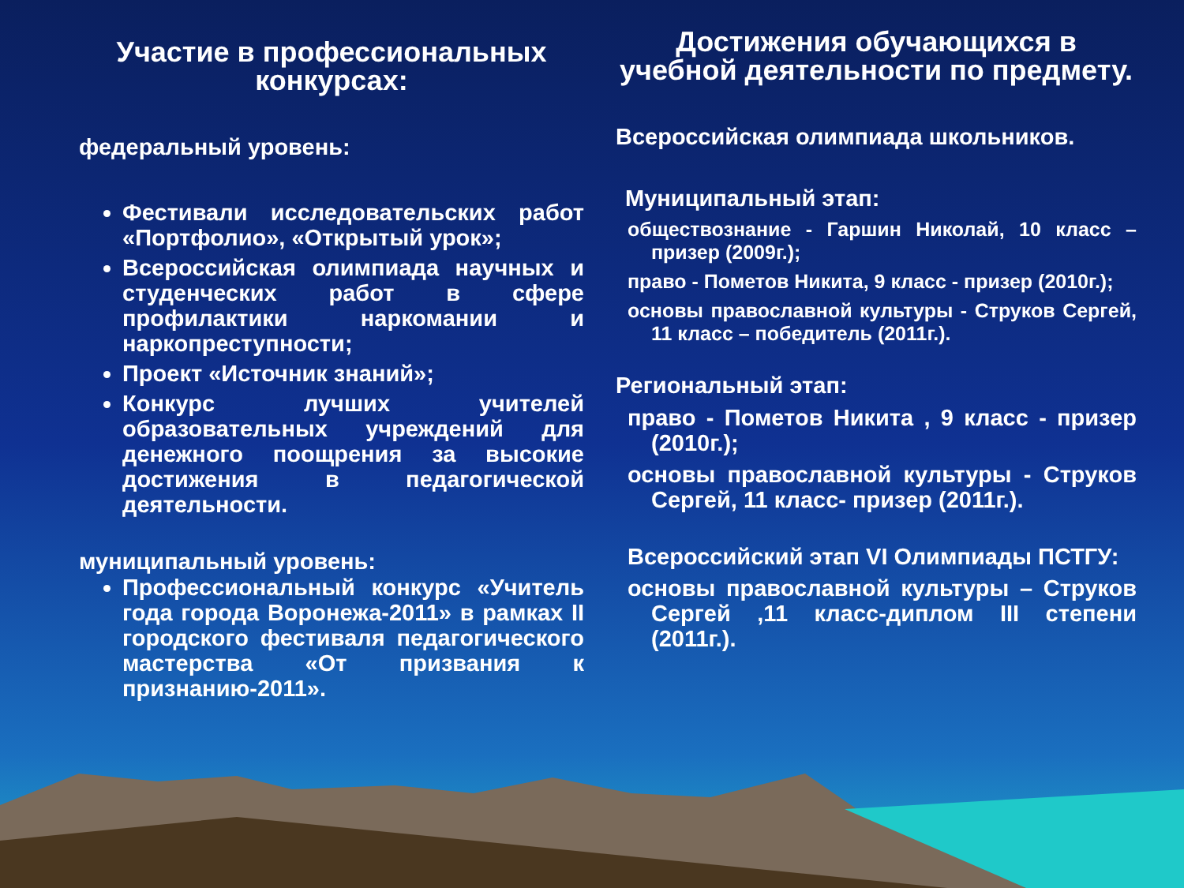Участие в профессиональных конкурсах:
федеральный уровень:
Фестивали исследовательских работ «Портфолио», «Открытый урок»;
Всероссийская олимпиада научных и студенческих работ в сфере профилактики наркомании и наркопреступности;
Проект «Источник знаний»;
Конкурс лучших учителей образовательных учреждений для денежного поощрения за высокие достижения в педагогической деятельности.
муниципальный уровень:
Профессиональный конкурс «Учитель года города Воронежа-2011» в рамках II городского фестиваля педагогического мастерства «От призвания к признанию-2011».
Достижения обучающихся в учебной деятельности по предмету.
Всероссийская олимпиада школьников.
Муниципальный этап:
обществознание - Гаршин Николай, 10 класс – призер (2009г.);
право - Пометов Никита, 9 класс - призер (2010г.);
основы православной культуры - Струков Сергей, 11 класс – победитель (2011г.).
Региональный этап:
право - Пометов Никита , 9 класс - призер (2010г.);
основы православной культуры - Струков Сергей, 11 класс- призер (2011г.).
Всероссийский этап VI Олимпиады ПСТГУ:
основы православной культуры – Струков Сергей ,11 класс-диплом III степени (2011г.).